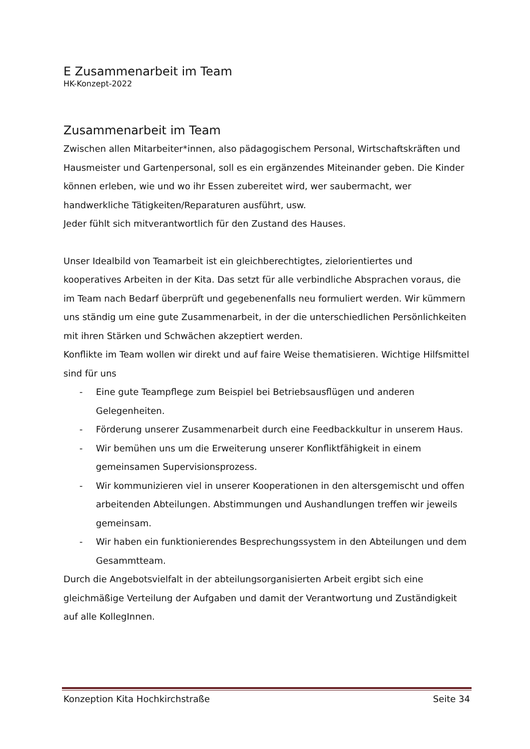E Zusammenarbeit im Team
HK-Konzept-2022
Zusammenarbeit im Team
Zwischen allen Mitarbeiter*innen, also pädagogischem Personal, Wirtschaftskräften und Hausmeister und Gartenpersonal, soll es ein ergänzendes Miteinander geben. Die Kinder können erleben, wie und wo ihr Essen zubereitet wird, wer saubermacht, wer handwerkliche Tätigkeiten/Reparaturen ausführt, usw.
Jeder fühlt sich mitverantwortlich für den Zustand des Hauses.
Unser Idealbild von Teamarbeit ist ein gleichberechtigtes, zielorientiertes und kooperatives Arbeiten in der Kita. Das setzt für alle verbindliche Absprachen voraus, die im Team nach Bedarf überprüft und gegebenenfalls neu formuliert werden. Wir kümmern uns ständig um eine gute Zusammenarbeit, in der die unterschiedlichen Persönlichkeiten mit ihren Stärken und Schwächen akzeptiert werden.
Konflikte im Team wollen wir direkt und auf faire Weise thematisieren. Wichtige Hilfsmittel sind für uns
- Eine gute Teampflege zum Beispiel bei Betriebsausflügen und anderen Gelegenheiten.
- Förderung unserer Zusammenarbeit durch eine Feedbackkultur in unserem Haus.
- Wir bemühen uns um die Erweiterung unserer Konfliktfähigkeit in einem gemeinsamen Supervisionsprozess.
- Wir kommunizieren viel in unserer Kooperationen in den altersgemischt und offen arbeitenden Abteilungen. Abstimmungen und Aushandlungen treffen wir jeweils gemeinsam.
- Wir haben ein funktionierendes Besprechungssystem in den Abteilungen und dem Gesammtteam.
Durch die Angebotsvielfalt in der abteilungsorganisierten Arbeit ergibt sich eine gleichmäßige Verteilung der Aufgaben und damit der Verantwortung und Zuständigkeit auf alle KollegInnen.
Konzeption Kita Hochkirchstraße Seite 34